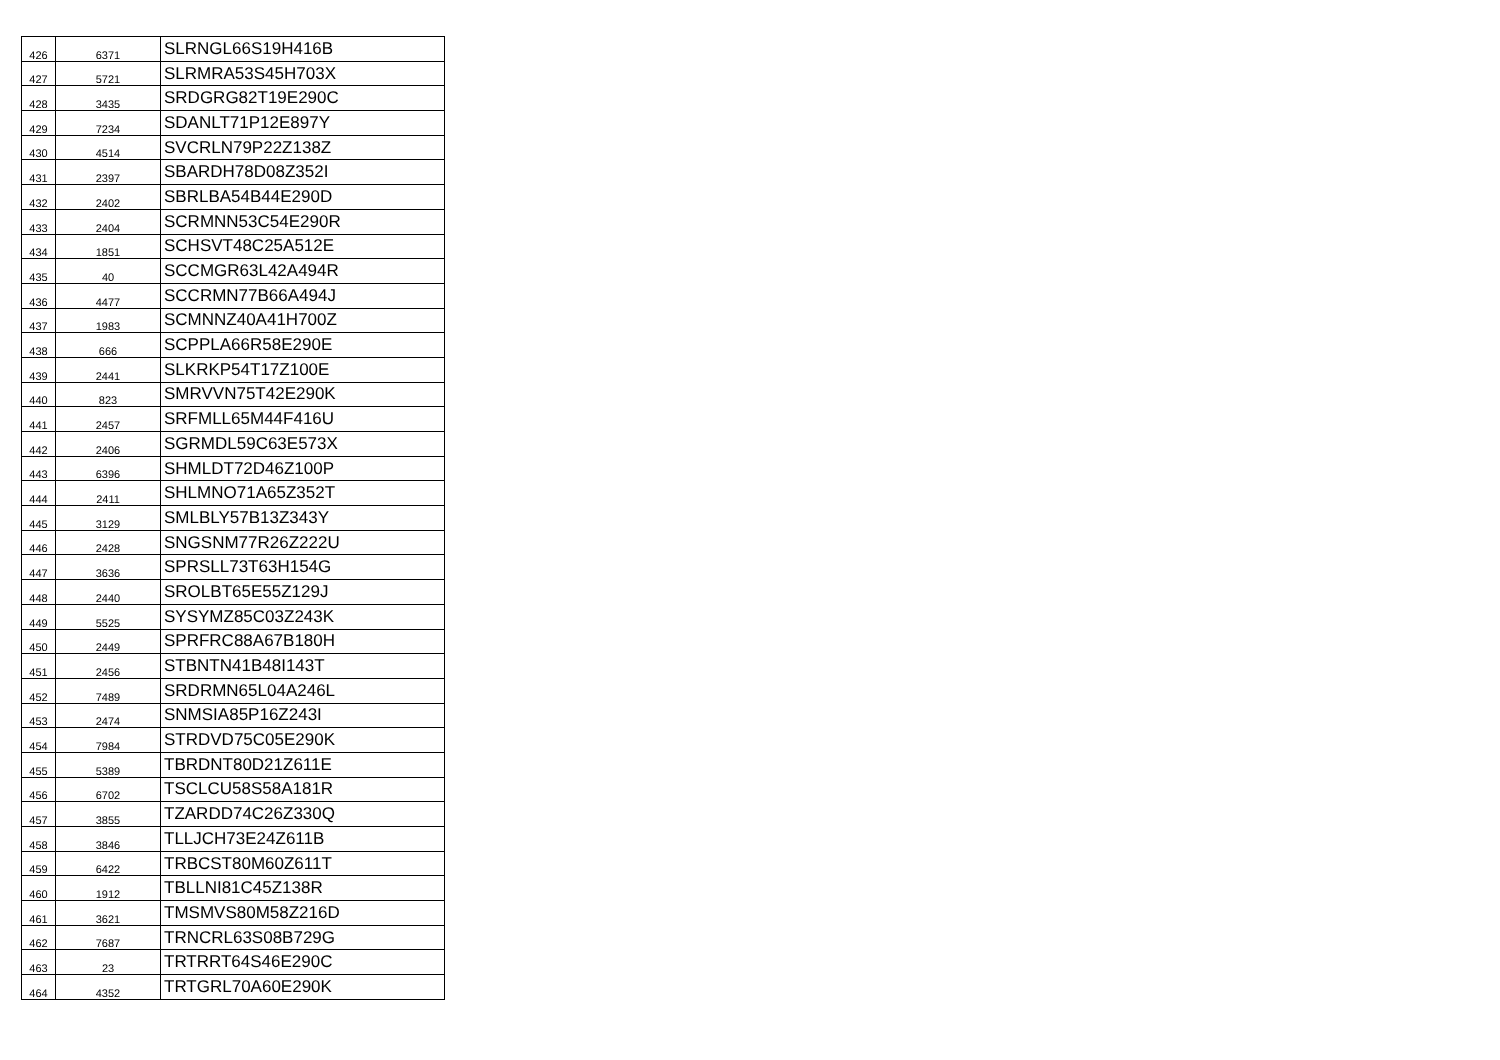| 426 | 6371 | SLRNGL66S19H416B |
| 427 | 5721 | SLRMRA53S45H703X |
| 428 | 3435 | SRDGRG82T19E290C |
| 429 | 7234 | SDANLT71P12E897Y |
| 430 | 4514 | SVCRLN79P22Z138Z |
| 431 | 2397 | SBARDH78D08Z352I |
| 432 | 2402 | SBRLBA54B44E290D |
| 433 | 2404 | SCRMNN53C54E290R |
| 434 | 1851 | SCHSVT48C25A512E |
| 435 | 40 | SCCMGR63L42A494R |
| 436 | 4477 | SCCRMN77B66A494J |
| 437 | 1983 | SCMNNZ40A41H700Z |
| 438 | 666 | SCPPLA66R58E290E |
| 439 | 2441 | SLKRKP54T17Z100E |
| 440 | 823 | SMRVVN75T42E290K |
| 441 | 2457 | SRFMLL65M44F416U |
| 442 | 2406 | SGRMDL59C63E573X |
| 443 | 6396 | SHMLDT72D46Z100P |
| 444 | 2411 | SHLMNO71A65Z352T |
| 445 | 3129 | SMLBLY57B13Z343Y |
| 446 | 2428 | SNGSNM77R26Z222U |
| 447 | 3636 | SPRSLL73T63H154G |
| 448 | 2440 | SROLBT65E55Z129J |
| 449 | 5525 | SYSYMZ85C03Z243K |
| 450 | 2449 | SPRFRC88A67B180H |
| 451 | 2456 | STBNTN41B48I143T |
| 452 | 7489 | SRDRMN65L04A246L |
| 453 | 2474 | SNMSIA85P16Z243I |
| 454 | 7984 | STRDVD75C05E290K |
| 455 | 5389 | TBRDNT80D21Z611E |
| 456 | 6702 | TSCLCU58S58A181R |
| 457 | 3855 | TZARDD74C26Z330Q |
| 458 | 3846 | TLLJCH73E24Z611B |
| 459 | 6422 | TRBCST80M60Z611T |
| 460 | 1912 | TBLLNI81C45Z138R |
| 461 | 3621 | TMSMVS80M58Z216D |
| 462 | 7687 | TRNCRL63S08B729G |
| 463 | 23 | TRTRRT64S46E290C |
| 464 | 4352 | TRTGRL70A60E290K |